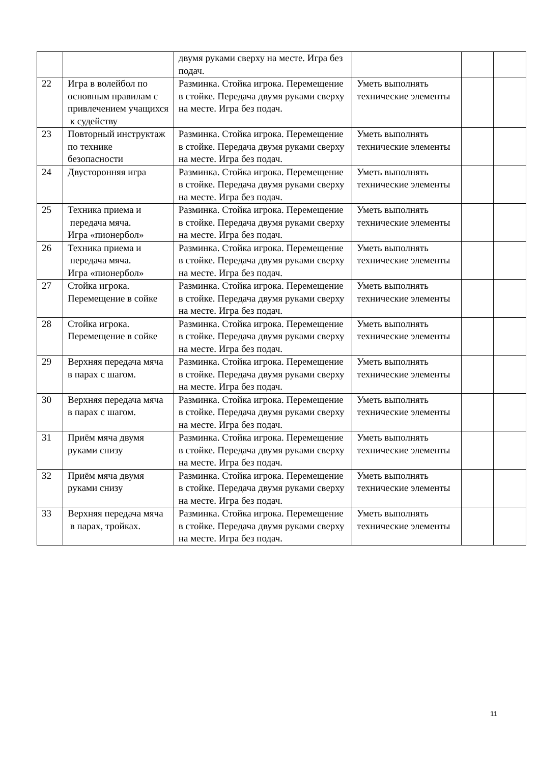| | | двумя руками сверху на месте. Игра без подач. | | | |
| 22 | Игра в волейбол по основным правилам с привлечением учащихся к судейству | Разминка. Стойка игрока. Перемещение в стойке. Передача двумя руками сверху на месте. Игра без подач. | Уметь выполнять технические элементы | | |
| 23 | Повторный инструктаж по технике безопасности | Разминка. Стойка игрока. Перемещение в стойке. Передача двумя руками сверху на месте. Игра без подач. | Уметь выполнять технические элементы | | |
| 24 | Двусторонняя игра | Разминка. Стойка игрока. Перемещение в стойке. Передача двумя руками сверху на месте. Игра без подач. | Уметь выполнять технические элементы | | |
| 25 | Техника приема и передача мяча. Игра «пионербол» | Разминка. Стойка игрока. Перемещение в стойке. Передача двумя руками сверху на месте. Игра без подач. | Уметь выполнять технические элементы | | |
| 26 | Техника приема и передача мяча. Игра «пионербол» | Разминка. Стойка игрока. Перемещение в стойке. Передача двумя руками сверху на месте. Игра без подач. | Уметь выполнять технические элементы | | |
| 27 | Стойка игрока. Перемещение в сойке | Разминка. Стойка игрока. Перемещение в стойке. Передача двумя руками сверху на месте. Игра без подач. | Уметь выполнять технические элементы | | |
| 28 | Стойка игрока. Перемещение в сойке | Разминка. Стойка игрока. Перемещение в стойке. Передача двумя руками сверху на месте. Игра без подач. | Уметь выполнять технические элементы | | |
| 29 | Верхняя передача мяча в парах с шагом. | Разминка. Стойка игрока. Перемещение в стойке. Передача двумя руками сверху на месте. Игра без подач. | Уметь выполнять технические элементы | | |
| 30 | Верхняя передача мяча в парах с шагом. | Разминка. Стойка игрока. Перемещение в стойке. Передача двумя руками сверху на месте. Игра без подач. | Уметь выполнять технические элементы | | |
| 31 | Приём мяча двумя руками снизу | Разминка. Стойка игрока. Перемещение в стойке. Передача двумя руками сверху на месте. Игра без подач. | Уметь выполнять технические элементы | | |
| 32 | Приём мяча двумя руками снизу | Разминка. Стойка игрока. Перемещение в стойке. Передача двумя руками сверху на месте. Игра без подач. | Уметь выполнять технические элементы | | |
| 33 | Верхняя передача мяча в парах, тройках. | Разминка. Стойка игрока. Перемещение в стойке. Передача двумя руками сверху на месте. Игра без подач. | Уметь выполнять технические элементы | | |
11